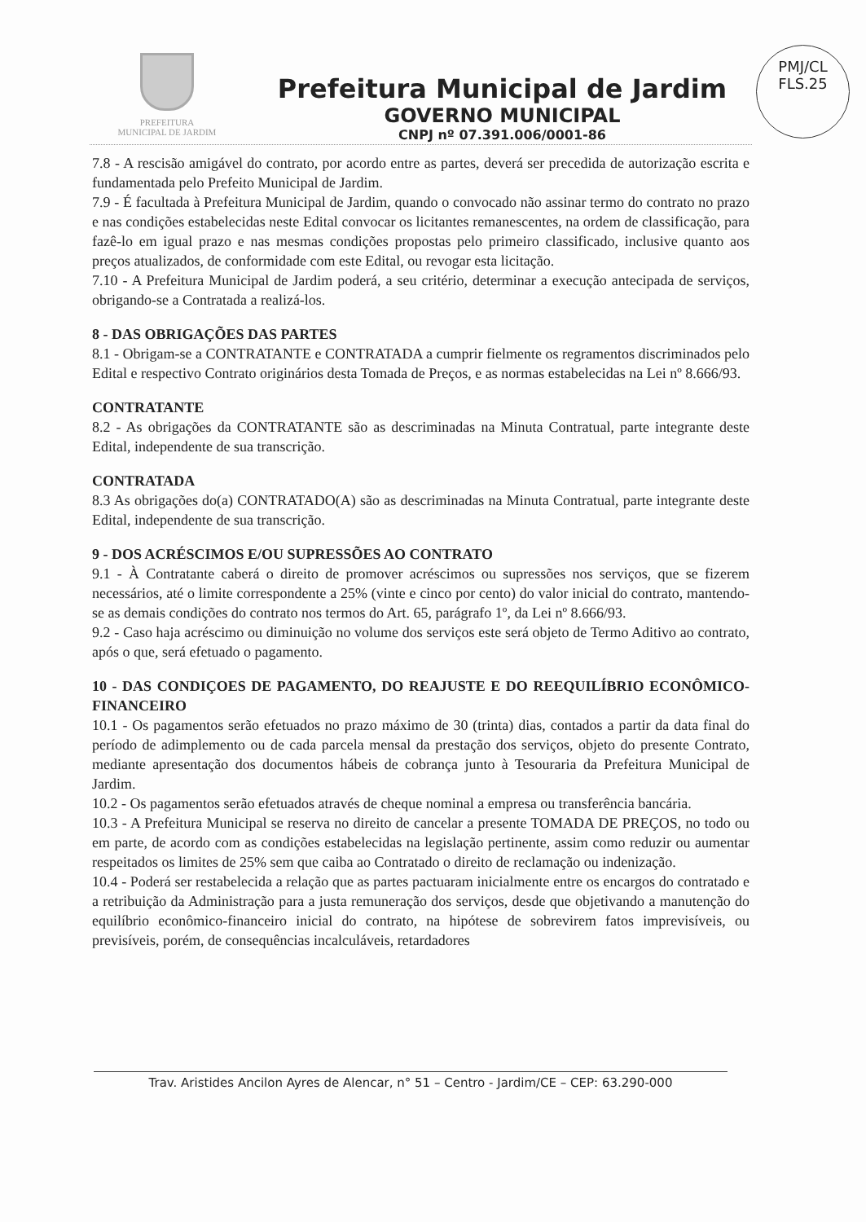PREFEITURA
MUNICIPAL DE JARDIM
Prefeitura Municipal de Jardim
GOVERNO MUNICIPAL
CNPJ nº 07.391.006/0001-86
PMJ/CL
FLS.25
7.8 - A rescisão amigável do contrato, por acordo entre as partes, deverá ser precedida de autorização escrita e fundamentada pelo Prefeito Municipal de Jardim.
7.9 - É facultada à Prefeitura Municipal de Jardim, quando o convocado não assinar termo do contrato no prazo e nas condições estabelecidas neste Edital convocar os licitantes remanescentes, na ordem de classificação, para fazê-lo em igual prazo e nas mesmas condições propostas pelo primeiro classificado, inclusive quanto aos preços atualizados, de conformidade com este Edital, ou revogar esta licitação.
7.10 - A Prefeitura Municipal de Jardim poderá, a seu critério, determinar a execução antecipada de serviços, obrigando-se a Contratada a realizá-los.
8 - DAS OBRIGAÇÕES DAS PARTES
8.1 - Obrigam-se a CONTRATANTE e CONTRATADA a cumprir fielmente os regramentos discriminados pelo Edital e respectivo Contrato originários desta Tomada de Preços, e as normas estabelecidas na Lei nº 8.666/93.
CONTRATANTE
8.2 - As obrigações da CONTRATANTE são as descriminadas na Minuta Contratual, parte integrante deste Edital, independente de sua transcrição.
CONTRATADA
8.3 As obrigações do(a) CONTRATADO(A) são as descriminadas na Minuta Contratual, parte integrante deste Edital, independente de sua transcrição.
9 - DOS ACRÉSCIMOS E/OU SUPRESSÕES AO CONTRATO
9.1 - À Contratante caberá o direito de promover acréscimos ou supressões nos serviços, que se fizerem necessários, até o limite correspondente a 25% (vinte e cinco por cento) do valor inicial do contrato, mantendo-se as demais condições do contrato nos termos do Art. 65, parágrafo 1º, da Lei nº 8.666/93.
9.2 - Caso haja acréscimo ou diminuição no volume dos serviços este será objeto de Termo Aditivo ao contrato, após o que, será efetuado o pagamento.
10 - DAS CONDIÇOES DE PAGAMENTO, DO REAJUSTE E DO REEQUILÍBRIO ECONÔMICO-FINANCEIRO
10.1 - Os pagamentos serão efetuados no prazo máximo de 30 (trinta) dias, contados a partir da data final do período de adimplemento ou de cada parcela mensal da prestação dos serviços, objeto do presente Contrato, mediante apresentação dos documentos hábeis de cobrança junto à Tesouraria da Prefeitura Municipal de Jardim.
10.2 - Os pagamentos serão efetuados através de cheque nominal a empresa ou transferência bancária.
10.3 - A Prefeitura Municipal se reserva no direito de cancelar a presente TOMADA DE PREÇOS, no todo ou em parte, de acordo com as condições estabelecidas na legislação pertinente, assim como reduzir ou aumentar respeitados os limites de 25% sem que caiba ao Contratado o direito de reclamação ou indenização.
10.4 - Poderá ser restabelecida a relação que as partes pactuaram inicialmente entre os encargos do contratado e a retribuição da Administração para a justa remuneração dos serviços, desde que objetivando a manutenção do equilíbrio econômico-financeiro inicial do contrato, na hipótese de sobrevirem fatos imprevisíveis, ou previsíveis, porém, de consequências incalculáveis, retardadores
Trav. Aristides Ancilon Ayres de Alencar, n° 51 – Centro - Jardim/CE – CEP: 63.290-000